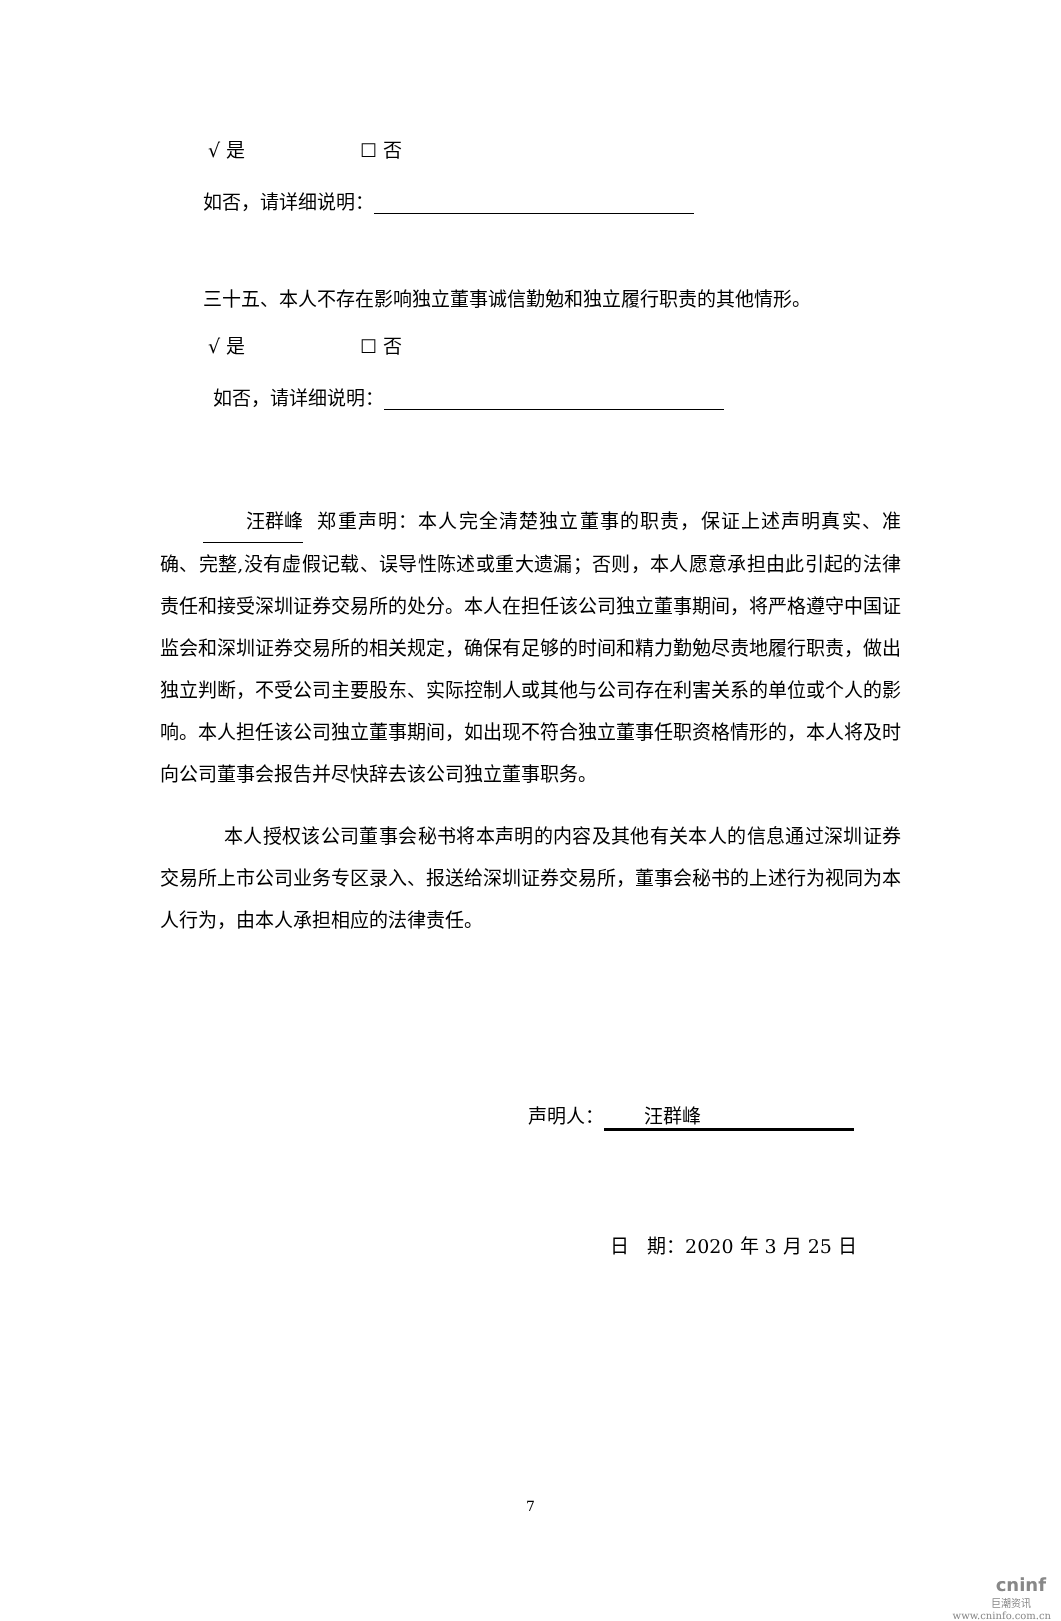√ 是 ☐ 否
如否，请详细说明：
三十五、本人不存在影响独立董事诚信勤勉和独立履行职责的其他情形。
√ 是 ☐ 否
如否，请详细说明：
汪群峰 郑重声明：本人完全清楚独立董事的职责，保证上述声明真实、准确、完整,没有虚假记载、误导性陈述或重大遗漏；否则，本人愿意承担由此引起的法律责任和接受深圳证券交易所的处分。本人在担任该公司独立董事期间，将严格遵守中国证监会和深圳证券交易所的相关规定，确保有足够的时间和精力勤勉尽责地履行职责，做出独立判断，不受公司主要股东、实际控制人或其他与公司存在利害关系的单位或个人的影响。本人担任该公司独立董事期间，如出现不符合独立董事任职资格情形的，本人将及时向公司董事会报告并尽快辞去该公司独立董事职务。
本人授权该公司董事会秘书将本声明的内容及其他有关本人的信息通过深圳证券交易所上市公司业务专区录入、报送给深圳证券交易所，董事会秘书的上述行为视同为本人行为，由本人承担相应的法律责任。
声明人： 汪群峰
日 期：2020 年 3 月 25 日
7
cninf
巨潮资讯
www.cninfo.com.cn